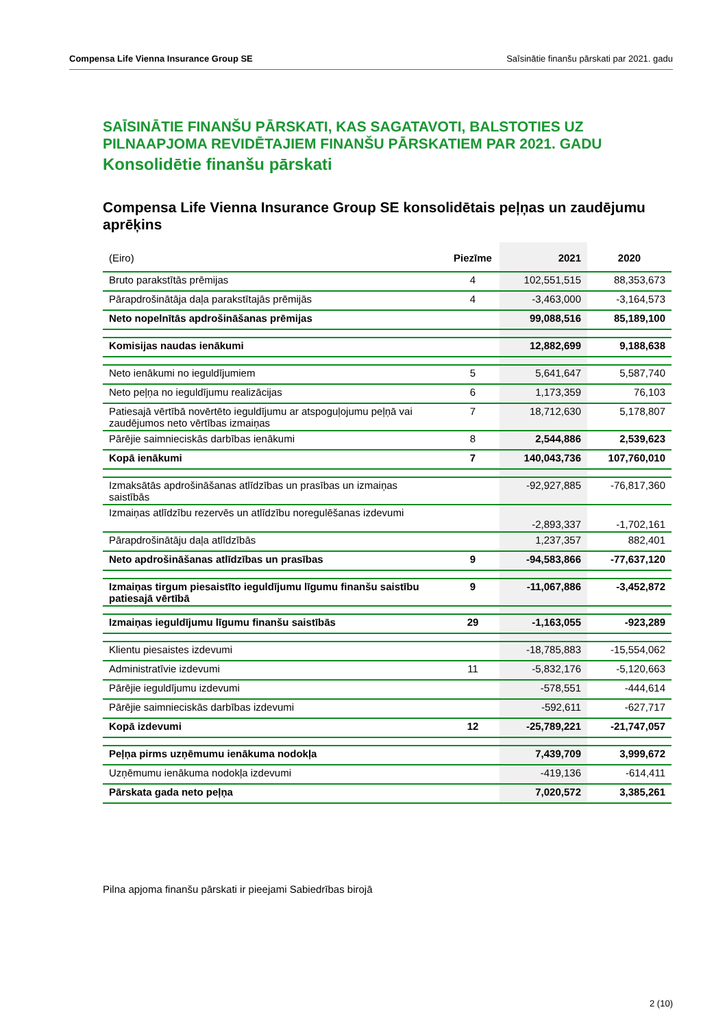Compensa Life Vienna Insurance Group SE Saīsinātie finanšu pārskati par 2021. gadu
SAĪSINĀTIE FINANŠU PĀRSKATI, KAS SAGATAVOTI, BALSTOTIES UZ PILNAAPJOMA REVIDĒTAJIEM FINANŠU PĀRSKATIEM PAR 2021. GADU
Konsolidētie finanšu pārskati
Compensa Life Vienna Insurance Group SE konsolidētais peļņas un zaudējumu aprēķins
| (Eiro) | Piezīme | 2021 | 2020 |
| --- | --- | --- | --- |
| Bruto parakstītās prēmijas | 4 | 102,551,515 | 88,353,673 |
| Pārapdrošinātāja daļa parakstītajās prēmijās | 4 | -3,463,000 | -3,164,573 |
| Neto nopelnītās apdrošināšanas prēmijas | | 99,088,516 | 85,189,100 |
| Komisijas naudas ienākumi | | 12,882,699 | 9,188,638 |
| Neto ienākumi no ieguldījumiem | 5 | 5,641,647 | 5,587,740 |
| Neto peļņa no ieguldījumu realizācijas | 6 | 1,173,359 | 76,103 |
| Patiesajā vērtībā novērtēto ieguldījumu ar atspoguļojumu peļņā vai zaudējumos neto vērtības izmaiņas | 7 | 18,712,630 | 5,178,807 |
| Pārējie saimnieciskās darbības ienākumi | 8 | 2,544,886 | 2,539,623 |
| Kopā ienākumi | 7 | 140,043,736 | 107,760,010 |
| Izmaksātās apdrošināšanas atlīdzības un prasības un izmaiņas saistībās | | -92,927,885 | -76,817,360 |
| Izmaiņas atlīdzību rezervēs un atlīdzību noregulēšanas izdevumi | | -2,893,337 | -1,702,161 |
| Pārapdrošinātāju daļa atlīdzībās | | 1,237,357 | 882,401 |
| Neto apdrošināšanas atlīdzības un prasības | 9 | -94,583,866 | -77,637,120 |
| Izmaiņas tirgum piesaistīto ieguldījumu līgumu finanšu saistību patiesajā vērtībā | 9 | -11,067,886 | -3,452,872 |
| Izmaiņas ieguldījumu līgumu finanšu saistībās | 29 | -1,163,055 | -923,289 |
| Klientu piesaistes izdevumi | | -18,785,883 | -15,554,062 |
| Administratīvie izdevumi | 11 | -5,832,176 | -5,120,663 |
| Pārējie ieguldījumu izdevumi | | -578,551 | -444,614 |
| Pārējie saimnieciskās darbības izdevumi | | -592,611 | -627,717 |
| Kopā izdevumi | 12 | -25,789,221 | -21,747,057 |
| Peļņa pirms uzņēmumu ienākuma nodokļa | | 7,439,709 | 3,999,672 |
| Uzņēmumu ienākuma nodokļa izdevumi | | -419,136 | -614,411 |
| Pārskata gada neto peļņa | | 7,020,572 | 3,385,261 |
Pilna apjoma finanšu pārskati ir pieejami Sabiedrības birojā
2 (10)